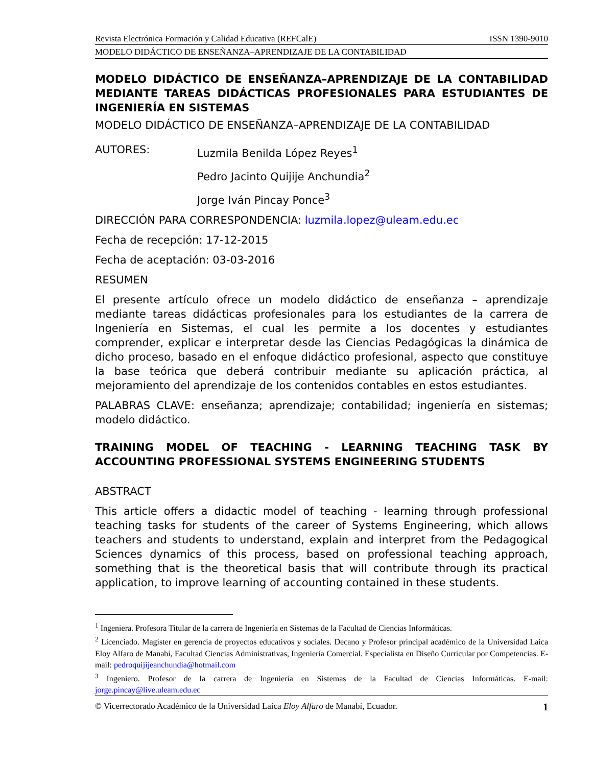Revista Electrónica Formación y Calidad Educativa (REFCalE) ISSN 1390-9010
MODELO DIDÁCTICO DE ENSEÑANZA–APRENDIZAJE DE LA CONTABILIDAD
MODELO DIDÁCTICO DE ENSEÑANZA–APRENDIZAJE DE LA CONTABILIDAD MEDIANTE TAREAS DIDÁCTICAS PROFESIONALES PARA ESTUDIANTES DE INGENIERÍA EN SISTEMAS
MODELO DIDÁCTICO DE ENSEÑANZA–APRENDIZAJE DE LA CONTABILIDAD
AUTORES: Luzmila Benilda López Reyes<sup>1</sup>
Pedro Jacinto Quijije Anchundia<sup>2</sup>
Jorge Iván Pincay Ponce<sup>3</sup>
DIRECCIÓN PARA CORRESPONDENCIA: luzmila.lopez@uleam.edu.ec
Fecha de recepción: 17-12-2015
Fecha de aceptación: 03-03-2016
RESUMEN
El presente artículo ofrece un modelo didáctico de enseñanza – aprendizaje mediante tareas didácticas profesionales para los estudiantes de la carrera de Ingeniería en Sistemas, el cual les permite a los docentes y estudiantes comprender, explicar e interpretar desde las Ciencias Pedagógicas la dinámica de dicho proceso, basado en el enfoque didáctico profesional, aspecto que constituye la base teórica que deberá contribuir mediante su aplicación práctica, al mejoramiento del aprendizaje de los contenidos contables en estos estudiantes.
PALABRAS CLAVE: enseñanza; aprendizaje; contabilidad; ingeniería en sistemas; modelo didáctico.
TRAINING MODEL OF TEACHING - LEARNING TEACHING TASK BY ACCOUNTING PROFESSIONAL SYSTEMS ENGINEERING STUDENTS
ABSTRACT
This article offers a didactic model of teaching - learning through professional teaching tasks for students of the career of Systems Engineering, which allows teachers and students to understand, explain and interpret from the Pedagogical Sciences dynamics of this process, based on professional teaching approach, something that is the theoretical basis that will contribute through its practical application, to improve learning of accounting contained in these students.
<sup>1</sup> Ingeniera. Profesora Titular de la carrera de Ingeniería en Sistemas de la Facultad de Ciencias Informáticas.
<sup>2</sup> Licenciado. Magister en gerencia de proyectos educativos y sociales. Decano y Profesor principal académico de la Universidad Laica Eloy Alfaro de Manabí, Facultad Ciencias Administrativas, Ingeniería Comercial. Especialista en Diseño Curricular por Competencias. E-mail: pedroquijijeanchundia@hotmail.com
<sup>3</sup> Ingeniero. Profesor de la carrera de Ingeniería en Sistemas de la Facultad de Ciencias Informáticas. E-mail: jorge.pincay@live.uleam.edu.ec
© Vicerrectorado Académico de la Universidad Laica Eloy Alfaro de Manabí, Ecuador. 1